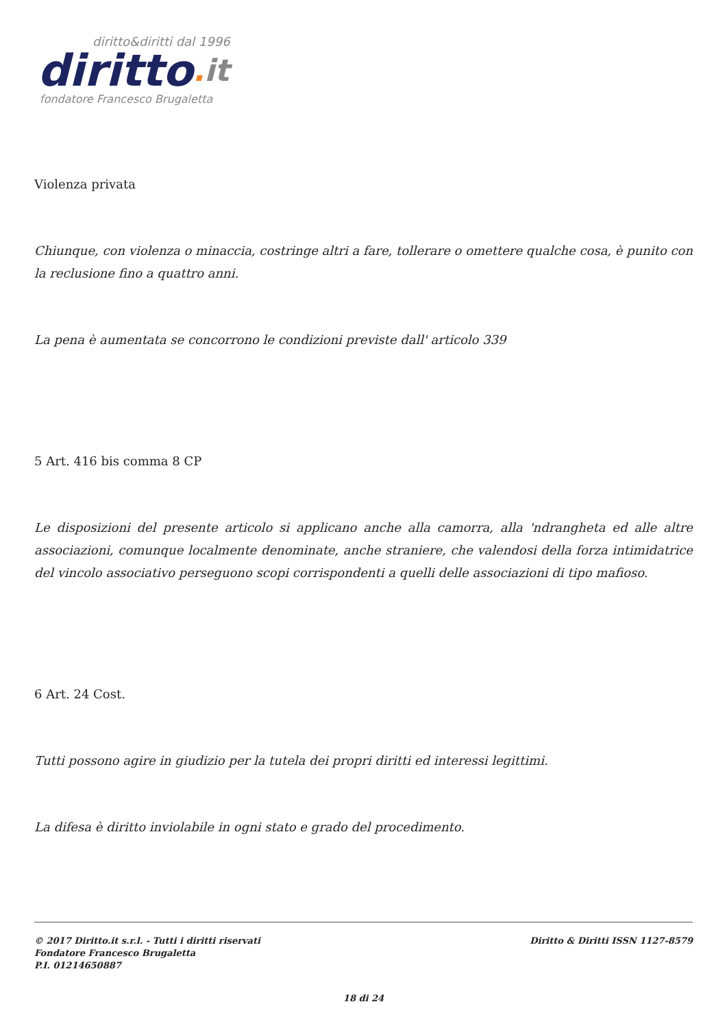diritto&diritti dal 1996
diritto. it
fondatore Francesco Brugaletta
Violenza privata
Chiunque, con violenza o minaccia, costringe altri a fare, tollerare o omettere qualche cosa, è punito con la reclusione fino a quattro anni.
La pena è aumentata se concorrono le condizioni previste dall' articolo 339
5 Art. 416 bis comma 8 CP
Le disposizioni del presente articolo si applicano anche alla camorra, alla 'ndrangheta ed alle altre associazioni, comunque localmente denominate, anche straniere, che valendosi della forza intimidatrice del vincolo associativo perseguono scopi corrispondenti a quelli delle associazioni di tipo mafioso.
6 Art. 24 Cost.
Tutti possono agire in giudizio per la tutela dei propri diritti ed interessi legittimi.
La difesa è diritto inviolabile in ogni stato e grado del procedimento.
Diritto & Diritti ISSN 1127-8579
© 2017 Diritto.it s.r.l. - Tutti i diritti riservati
Fondatore Francesco Brugaletta
P.I. 01214650887
18 di 24